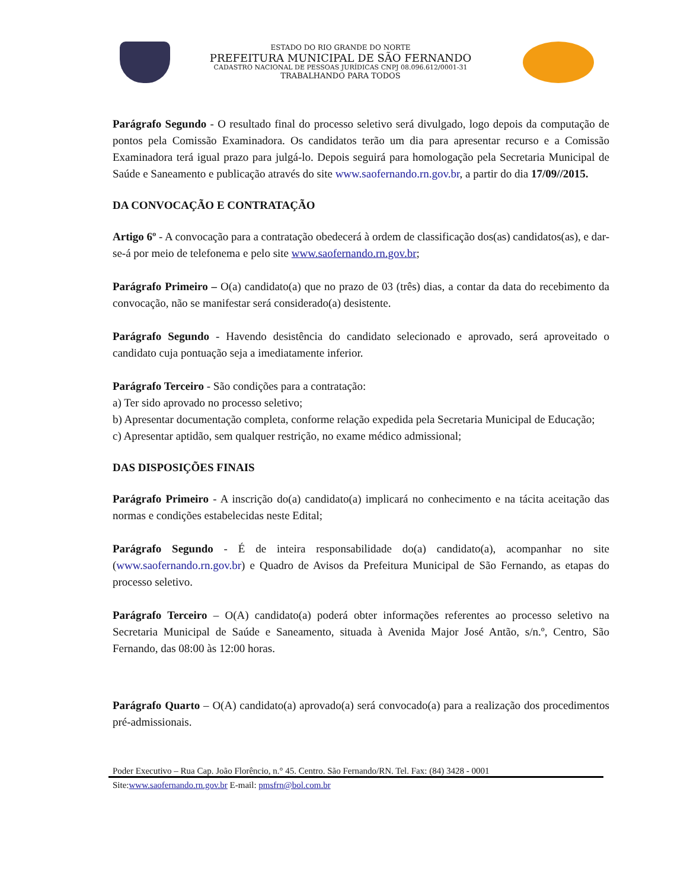ESTADO DO RIO GRANDE DO NORTE
PREFEITURA MUNICIPAL DE SÃO FERNANDO
CADASTRO NACIONAL DE PESSOAS JURÍDICAS CNPJ 08.096.612/0001-31
TRABALHANDO PARA TODOS
Parágrafo Segundo - O resultado final do processo seletivo será divulgado, logo depois da computação de pontos pela Comissão Examinadora. Os candidatos terão um dia para apresentar recurso e a Comissão Examinadora terá igual prazo para julgá-lo. Depois seguirá para homologação pela Secretaria Municipal de Saúde e Saneamento e publicação através do site www.saofernando.rn.gov.br, a partir do dia 17/09//2015.
DA CONVOCAÇÃO E CONTRATAÇÃO
Artigo 6º - A convocação para a contratação obedecerá à ordem de classificação dos(as) candidatos(as), e dar-se-á por meio de telefonema e pelo site www.saofernando.rn.gov.br;
Parágrafo Primeiro – O(a) candidato(a) que no prazo de 03 (três) dias, a contar da data do recebimento da convocação, não se manifestar será considerado(a) desistente.
Parágrafo Segundo - Havendo desistência do candidato selecionado e aprovado, será aproveitado o candidato cuja pontuação seja a imediatamente inferior.
Parágrafo Terceiro - São condições para a contratação:
a) Ter sido aprovado no processo seletivo;
b) Apresentar documentação completa, conforme relação expedida pela Secretaria Municipal de Educação;
c) Apresentar aptidão, sem qualquer restrição, no exame médico admissional;
DAS DISPOSIÇÕES FINAIS
Parágrafo Primeiro - A inscrição do(a) candidato(a) implicará no conhecimento e na tácita aceitação das normas e condições estabelecidas neste Edital;
Parágrafo Segundo - É de inteira responsabilidade do(a) candidato(a), acompanhar no site (www.saofernando.rn.gov.br) e Quadro de Avisos da Prefeitura Municipal de São Fernando, as etapas do processo seletivo.
Parágrafo Terceiro – O(A) candidato(a) poderá obter informações referentes ao processo seletivo na Secretaria Municipal de Saúde e Saneamento, situada à Avenida Major José Antão, s/n.º, Centro, São Fernando, das 08:00 às 12:00 horas.
Parágrafo Quarto – O(A) candidato(a) aprovado(a) será convocado(a) para a realização dos procedimentos pré-admissionais.
Poder Executivo – Rua Cap. João Florêncio, n.° 45. Centro. São Fernando/RN. Tel. Fax: (84) 3428 - 0001
Site:www.saofernando.rn.gov.br E-mail: pmsfrn@bol.com.br